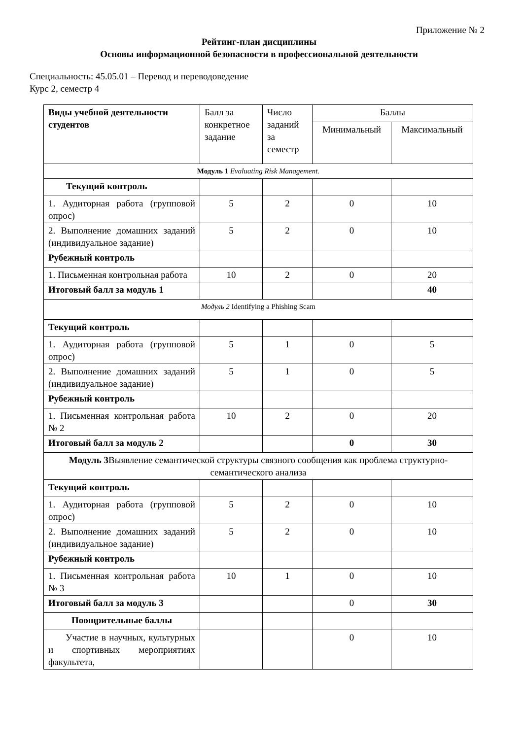Приложение № 2
Рейтинг-план дисциплины
Основы информационной безопасности в профессиональной деятельности
Специальность: 45.05.01 – Перевод и переводоведение
Курс 2, семестр 4
| Виды учебной деятельности студентов | Балл за конкретное задание | Число заданий за семестр | Баллы | |
| --- | --- | --- | --- | --- |
| | | | Минимальный | Максимальный |
| Модуль 1 Evaluating Risk Management. | | | | |
| Текущий контроль | | | | |
| 1. Аудиторная работа (групповой опрос) | 5 | 2 | 0 | 10 |
| 2. Выполнение домашних заданий (индивидуальное задание) | 5 | 2 | 0 | 10 |
| Рубежный контроль | | | | |
| 1. Письменная контрольная работа | 10 | 2 | 0 | 20 |
| Итоговый балл за модуль 1 | | | | 40 |
| Модуль 2 Identifying a Phishing Scam | | | | |
| Текущий контроль | | | | |
| 1. Аудиторная работа (групповой опрос) | 5 | 1 | 0 | 5 |
| 2. Выполнение домашних заданий (индивидуальное задание) | 5 | 1 | 0 | 5 |
| Рубежный контроль | | | | |
| 1. Письменная контрольная работа № 2 | 10 | 2 | 0 | 20 |
| Итоговый балл за модуль 2 | | | 0 | 30 |
| Модуль 3 Выявление семантической структуры связного сообщения как проблема структурно-семантического анализа | | | | |
| Текущий контроль | | | | |
| 1. Аудиторная работа (групповой опрос) | 5 | 2 | 0 | 10 |
| 2. Выполнение домашних заданий (индивидуальное задание) | 5 | 2 | 0 | 10 |
| Рубежный контроль | | | | |
| 1. Письменная контрольная работа № 3 | 10 | 1 | 0 | 10 |
| Итоговый балл за модуль 3 | | | 0 | 30 |
| Поощрительные баллы | | | | |
| Участие в научных, культурных и спортивных мероприятиях факультета, | | | 0 | 10 |